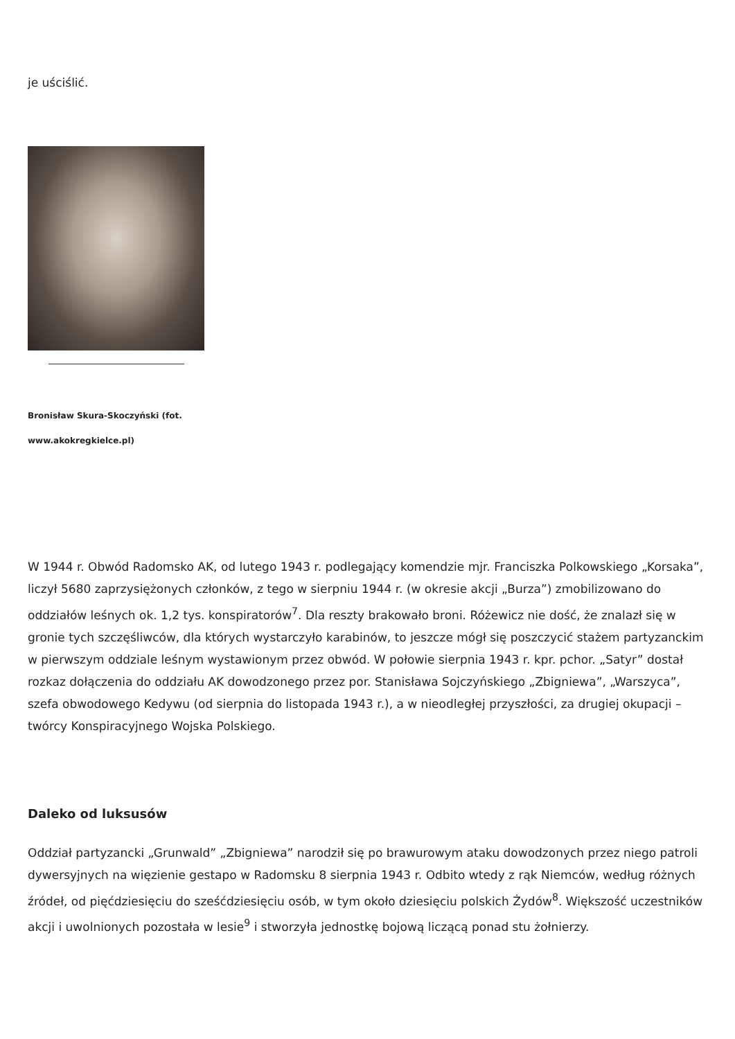je uściślić.
Bronisław Skura-Skoczyński (fot. www.akokregkielce.pl)
W 1944 r. Obwód Radomsko AK, od lutego 1943 r. podlegający komendzie mjr. Franciszka Polkowskiego „Korsaka”, liczył 5680 zaprzysiężonych członków, z tego w sierpniu 1944 r. (w okresie akcji „Burza”) zmobilizowano do oddziałów leśnych ok. 1,2 tys. konspiratorów<sup>7</sup>. Dla reszty brakowało broni. Różewicz nie dość, że znalazł się w gronie tych szczęśliwców, dla których wystarczyło karabinów, to jeszcze mógł się poszczycić stażem partyzanckim w pierwszym oddziale leśnym wystawionym przez obwód. W połowie sierpnia 1943 r. kpr. pchor. „Satyr” dostał rozkaz dołączenia do oddziału AK dowodzonego przez por. Stanisława Sojczyńskiego „Zbigniewa”, „Warszyca”, szefa obwodowego Kedywu (od sierpnia do listopada 1943 r.), a w nieodległej przyszłości, za drugiej okupacji – twórcy Konspiracyjnego Wojska Polskiego.
Daleko od luksusów
Oddział partyzancki „Grunwald” „Zbigniewa” narodził się po brawurowym ataku dowodzonych przez niego patroli dywersyjnych na więzienie gestapo w Radomsku 8 sierpnia 1943 r. Odbito wtedy z rąk Niemców, według różnych źródeł, od pięćdziesięciu do sześćdziesięciu osób, w tym około dziesięciu polskich Żydów<sup>8</sup>. Większość uczestników akcji i uwolnionych pozostała w lesie<sup>9</sup> i stworzyła jednostkę bojową liczącą ponad stu żołnierzy.